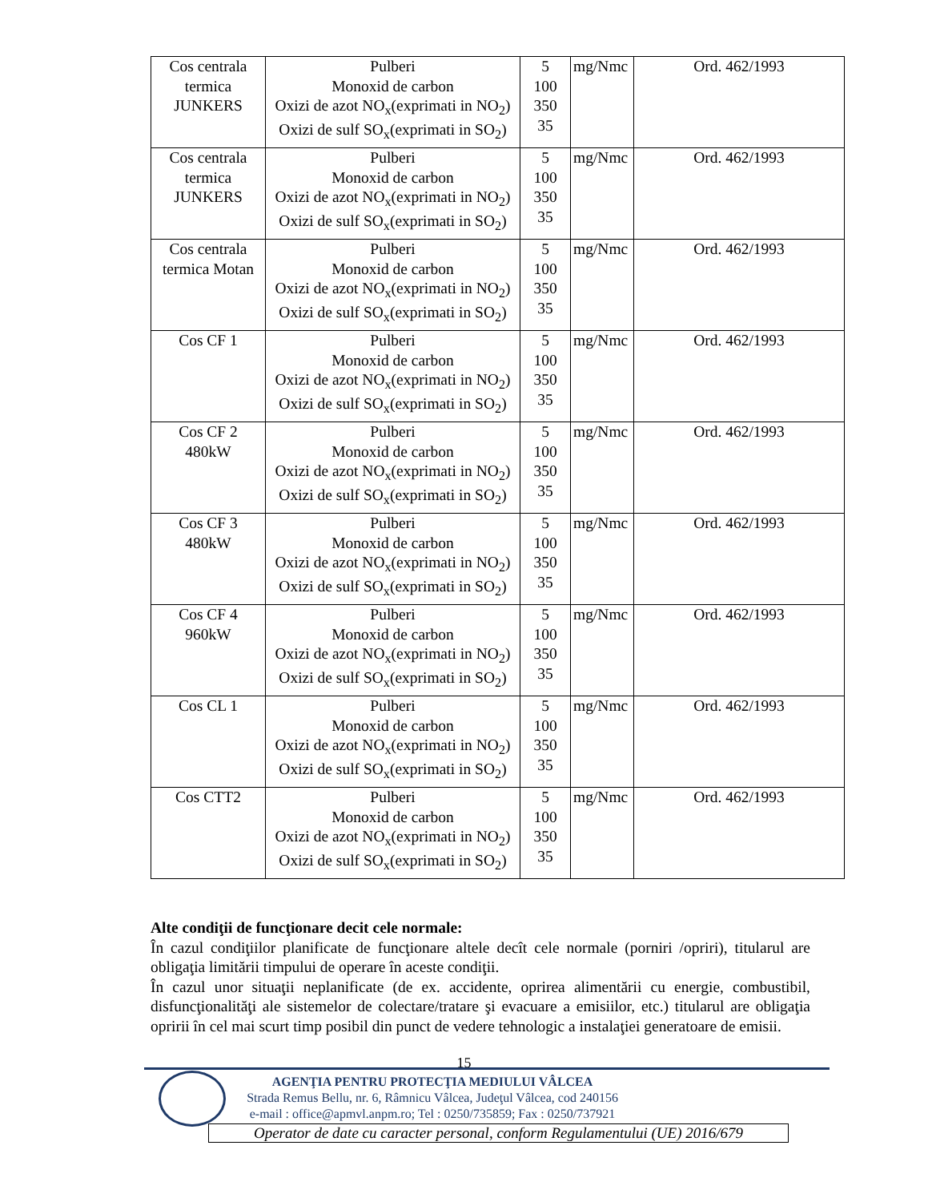| Cos centrala termica JUNKERS | Pulberi Monoxid de carbon Oxizi de azot NO<sub>x</sub>(exprimati in NO<sub>2</sub>) Oxizi de sulf SO<sub>x</sub>(exprimati in SO<sub>2</sub>) | 5 100 350 35 | mg/Nmc | Ord. 462/1993 |
| Cos centrala termica JUNKERS | Pulberi Monoxid de carbon Oxizi de azot NO<sub>x</sub>(exprimati in NO<sub>2</sub>) Oxizi de sulf SO<sub>x</sub>(exprimati in SO<sub>2</sub>) | 5 100 350 35 | mg/Nmc | Ord. 462/1993 |
| Cos centrala termica Motan | Pulberi Monoxid de carbon Oxizi de azot NO<sub>x</sub>(exprimati in NO<sub>2</sub>) Oxizi de sulf SO<sub>x</sub>(exprimati in SO<sub>2</sub>) | 5 100 350 35 | mg/Nmc | Ord. 462/1993 |
| Cos CF 1 | Pulberi Monoxid de carbon Oxizi de azot NO<sub>x</sub>(exprimati in NO<sub>2</sub>) Oxizi de sulf SO<sub>x</sub>(exprimati in SO<sub>2</sub>) | 5 100 350 35 | mg/Nmc | Ord. 462/1993 |
| Cos CF 2 480kW | Pulberi Monoxid de carbon Oxizi de azot NO<sub>x</sub>(exprimati in NO<sub>2</sub>) Oxizi de sulf SO<sub>x</sub>(exprimati in SO<sub>2</sub>) | 5 100 350 35 | mg/Nmc | Ord. 462/1993 |
| Cos CF 3 480kW | Pulberi Monoxid de carbon Oxizi de azot NO<sub>x</sub>(exprimati in NO<sub>2</sub>) Oxizi de sulf SO<sub>x</sub>(exprimati in SO<sub>2</sub>) | 5 100 350 35 | mg/Nmc | Ord. 462/1993 |
| Cos CF 4 960kW | Pulberi Monoxid de carbon Oxizi de azot NO<sub>x</sub>(exprimati in NO<sub>2</sub>) Oxizi de sulf SO<sub>x</sub>(exprimati in SO<sub>2</sub>) | 5 100 350 35 | mg/Nmc | Ord. 462/1993 |
| Cos CL 1 | Pulberi Monoxid de carbon Oxizi de azot NO<sub>x</sub>(exprimati in NO<sub>2</sub>) Oxizi de sulf SO<sub>x</sub>(exprimati in SO<sub>2</sub>) | 5 100 350 35 | mg/Nmc | Ord. 462/1993 |
| Cos CTT2 | Pulberi Monoxid de carbon Oxizi de azot NO<sub>x</sub>(exprimati in NO<sub>2</sub>) Oxizi de sulf SO<sub>x</sub>(exprimati in SO<sub>2</sub>) | 5 100 350 35 | mg/Nmc | Ord. 462/1993 |
Alte condiţii de funcţionare decit cele normale:
În cazul condiţiilor planificate de funcţionare altele decît cele normale (porniri /opriri), titularul are obligaţia limitării timpului de operare în aceste condiţii.
În cazul unor situaţii neplanificate (de ex. accidente, oprirea alimentării cu energie, combustibil, disfuncţionalităţi ale sistemelor de colectare/tratare şi evacuare a emisiilor, etc.) titularul are obligaţia opririi în cel mai scurt timp posibil din punct de vedere tehnologic a instalaţiei generatoare de emisii.
15
AGENŢIA PENTRU PROTECŢIA MEDIULUI VÂLCEA
Strada Remus Bellu, nr. 6, Râmnicu Vâlcea, Judeţul Vâlcea, cod 240156
e-mail : office@apmvl.anpm.ro; Tel : 0250/735859; Fax : 0250/737921
Operator de date cu caracter personal, conform Regulamentului (UE) 2016/679